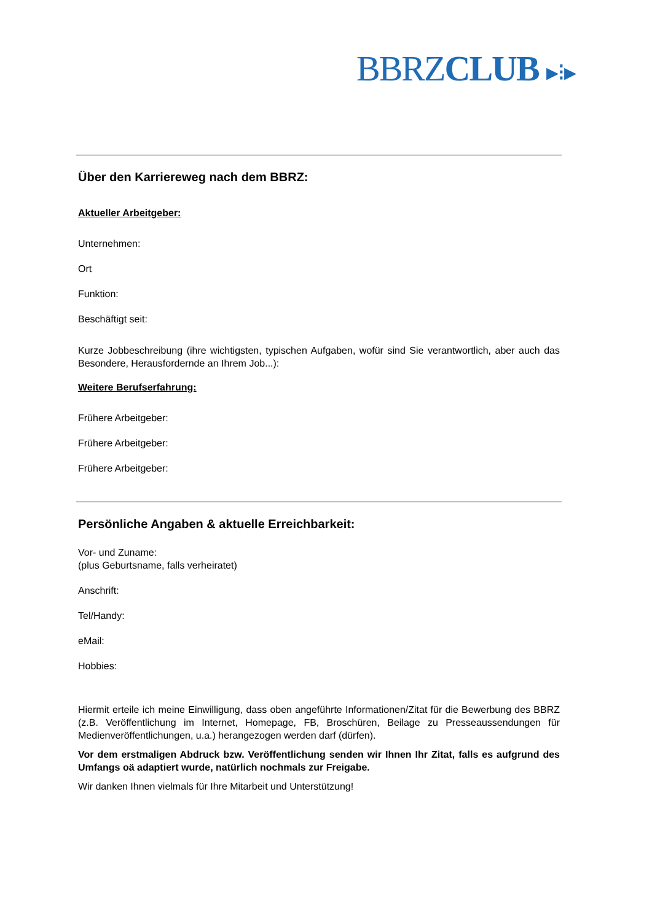BBRZCLUB ▸⁝▸
Über den Karriereweg nach dem BBRZ:
Aktueller Arbeitgeber:
Unternehmen:
Ort
Funktion:
Beschäftigt seit:
Kurze Jobbeschreibung (ihre wichtigsten, typischen Aufgaben, wofür sind Sie verantwortlich, aber auch das Besondere, Herausfordernde an Ihrem Job...):
Weitere Berufserfahrung:
Frühere Arbeitgeber:
Frühere Arbeitgeber:
Frühere Arbeitgeber:
Persönliche Angaben & aktuelle Erreichbarkeit:
Vor- und Zuname:
(plus Geburtsname, falls verheiratet)
Anschrift:
Tel/Handy:
eMail:
Hobbies:
Hiermit erteile ich meine Einwilligung, dass oben angeführte Informationen/Zitat für die Bewerbung des BBRZ (z.B. Veröffentlichung im Internet, Homepage, FB, Broschüren, Beilage zu Presseaussendungen für Medienveröffentlichungen, u.a.) herangezogen werden darf (dürfen).
Vor dem erstmaligen Abdruck bzw. Veröffentlichung senden wir Ihnen Ihr Zitat, falls es aufgrund des Umfangs oä adaptiert wurde, natürlich nochmals zur Freigabe.
Wir danken Ihnen vielmals für Ihre Mitarbeit und Unterstützung!